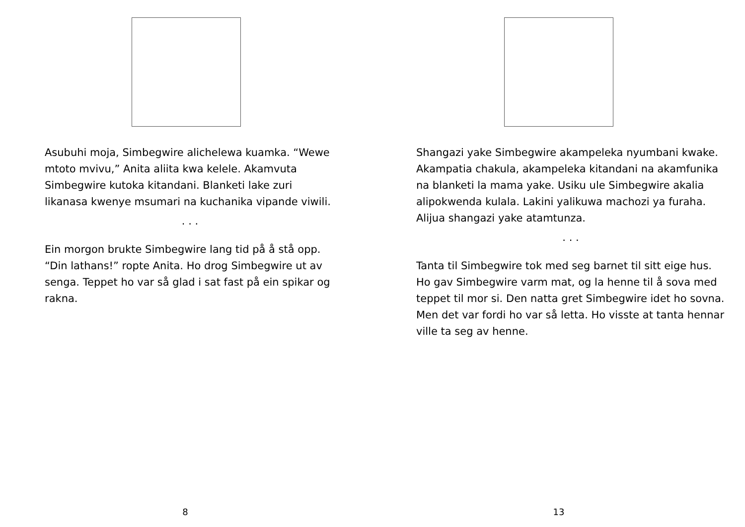Asubuhi moja, Simbegwire alichelewa kuamka. “Wewe mtoto mvivu,” Anita aliita kwa kelele. Akamvuta Simbegwire kutoka kitandani. Blanketi lake zuri likanasa kwenye msumari na kuchanika vipande viwili.
. . .
Ein morgon brukte Simbegwire lang tid på å stå opp. “Din lathans!” ropte Anita. Ho drog Simbegwire ut av senga. Teppet ho var så glad i sat fast på ein spikar og rakna.
8
Shangazi yake Simbegwire akampeleka nyumbani kwake. Akampatia chakula, akampeleka kitandani na akamfunika na blanketi la mama yake. Usiku ule Simbegwire akalia alipokwenda kulala. Lakini yalikuwa machozi ya furaha. Alijua shangazi yake atamtunza.
. . .
Tanta til Simbegwire tok med seg barnet til sitt eige hus. Ho gav Simbegwire varm mat, og la henne til å sova med teppet til mor si. Den natta gret Simbegwire idet ho sovna. Men det var fordi ho var så letta. Ho visste at tanta hennar ville ta seg av henne.
13